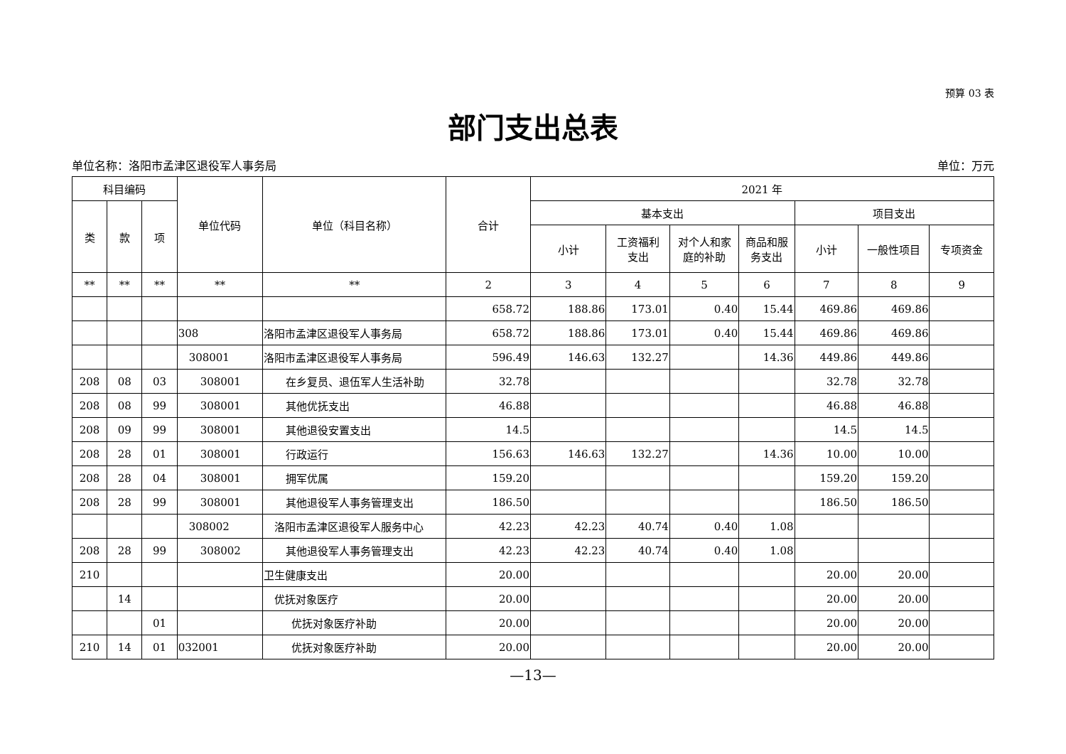预算 03 表
部门支出总表
单位名称：洛阳市孟津区退役军人事务局 单位：万元
| 科目编码 | | | 单位代码 | 单位（科目名称） | 合计 | 2021 年 | | | | | | |
| --- | --- | --- | --- | --- | --- | --- | --- | --- | --- | --- | --- | --- |
| 类 | 款 | 项 | | | | 基本支出 | | | | 项目支出 | | |
| | | | | | | 小计 | 工资福利 支出 | 对个人和家 庭的补助 | 商品和服 务支出 | 小计 | 一般性项目 | 专项资金 |
| ** | ** | ** | ** | ** | 2 | 3 | 4 | 5 | 6 | 7 | 8 | 9 |
| | | | | | 658.72 | 188.86 | 173.01 | 0.40 | 15.44 | 469.86 | 469.86 | |
| | | | 308 | 洛阳市孟津区退役军人事务局 | 658.72 | 188.86 | 173.01 | 0.40 | 15.44 | 469.86 | 469.86 | |
| | | | 308001 | 洛阳市孟津区退役军人事务局 | 596.49 | 146.63 | 132.27 | | 14.36 | 449.86 | 449.86 | |
| 208 | 08 | 03 | 308001 | 在乡复员、退伍军人生活补助 | 32.78 | | | | | 32.78 | 32.78 | |
| 208 | 08 | 99 | 308001 | 其他优抚支出 | 46.88 | | | | | 46.88 | 46.88 | |
| 208 | 09 | 99 | 308001 | 其他退役安置支出 | 14.5 | | | | | 14.5 | 14.5 | |
| 208 | 28 | 01 | 308001 | 行政运行 | 156.63 | 146.63 | 132.27 | | 14.36 | 10.00 | 10.00 | |
| 208 | 28 | 04 | 308001 | 拥军优属 | 159.20 | | | | | 159.20 | 159.20 | |
| 208 | 28 | 99 | 308001 | 其他退役军人事务管理支出 | 186.50 | | | | | 186.50 | 186.50 | |
| | | | 308002 | 洛阳市孟津区退役军人服务中心 | 42.23 | 42.23 | 40.74 | 0.40 | 1.08 | | | |
| 208 | 28 | 99 | 308002 | 其他退役军人事务管理支出 | 42.23 | 42.23 | 40.74 | 0.40 | 1.08 | | | |
| 210 | | | | 卫生健康支出 | 20.00 | | | | | 20.00 | 20.00 | |
| | 14 | | | 优抚对象医疗 | 20.00 | | | | | 20.00 | 20.00 | |
| | | 01 | | 优抚对象医疗补助 | 20.00 | | | | | 20.00 | 20.00 | |
| 210 | 14 | 01 | 032001 | 优抚对象医疗补助 | 20.00 | | | | | 20.00 | 20.00 | |
—13—